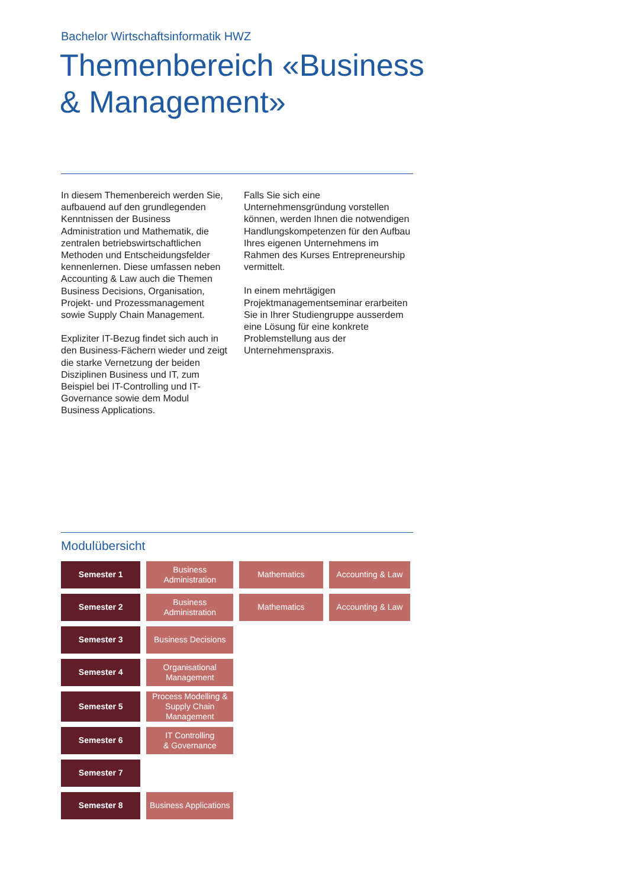Bachelor Wirtschaftsinformatik HWZ
Themenbereich «Business & Management»
In diesem Themenbereich werden Sie, aufbauend auf den grundlegenden Kenntnissen der Business Administration und Mathematik, die zentralen betriebswirtschaftlichen Methoden und Entscheidungsfelder kennenlernen. Diese umfassen neben Accounting & Law auch die Themen Business Decisions, Organisation, Projekt- und Prozessmanagement sowie Supply Chain Management.
Expliziter IT-Bezug findet sich auch in den Business-Fächern wieder und zeigt die starke Vernetzung der beiden Disziplinen Business und IT, zum Beispiel bei IT-Controlling und IT-Governance sowie dem Modul Business Applications.
Falls Sie sich eine Unternehmensgründung vorstellen können, werden Ihnen die notwendigen Handlungskompetenzen für den Aufbau Ihres eigenen Unternehmens im Rahmen des Kurses Entrepreneurship vermittelt.
In einem mehrtägigen Projektmanagementseminar erarbeiten Sie in Ihrer Studiengruppe ausserdem eine Lösung für eine konkrete Problemstellung aus der Unternehmenspraxis.
Modulübersicht
| Semester 1 | Business Administration | Mathematics | Accounting & Law |
| Semester 2 | Business Administration | Mathematics | Accounting & Law |
| Semester 3 | Business Decisions | | |
| Semester 4 | Organisational Management | | |
| Semester 5 | Process Modelling & Supply Chain Management | | |
| Semester 6 | IT Controlling & Governance | | |
| Semester 7 | | | |
| Semester 8 | Business Applications | | |